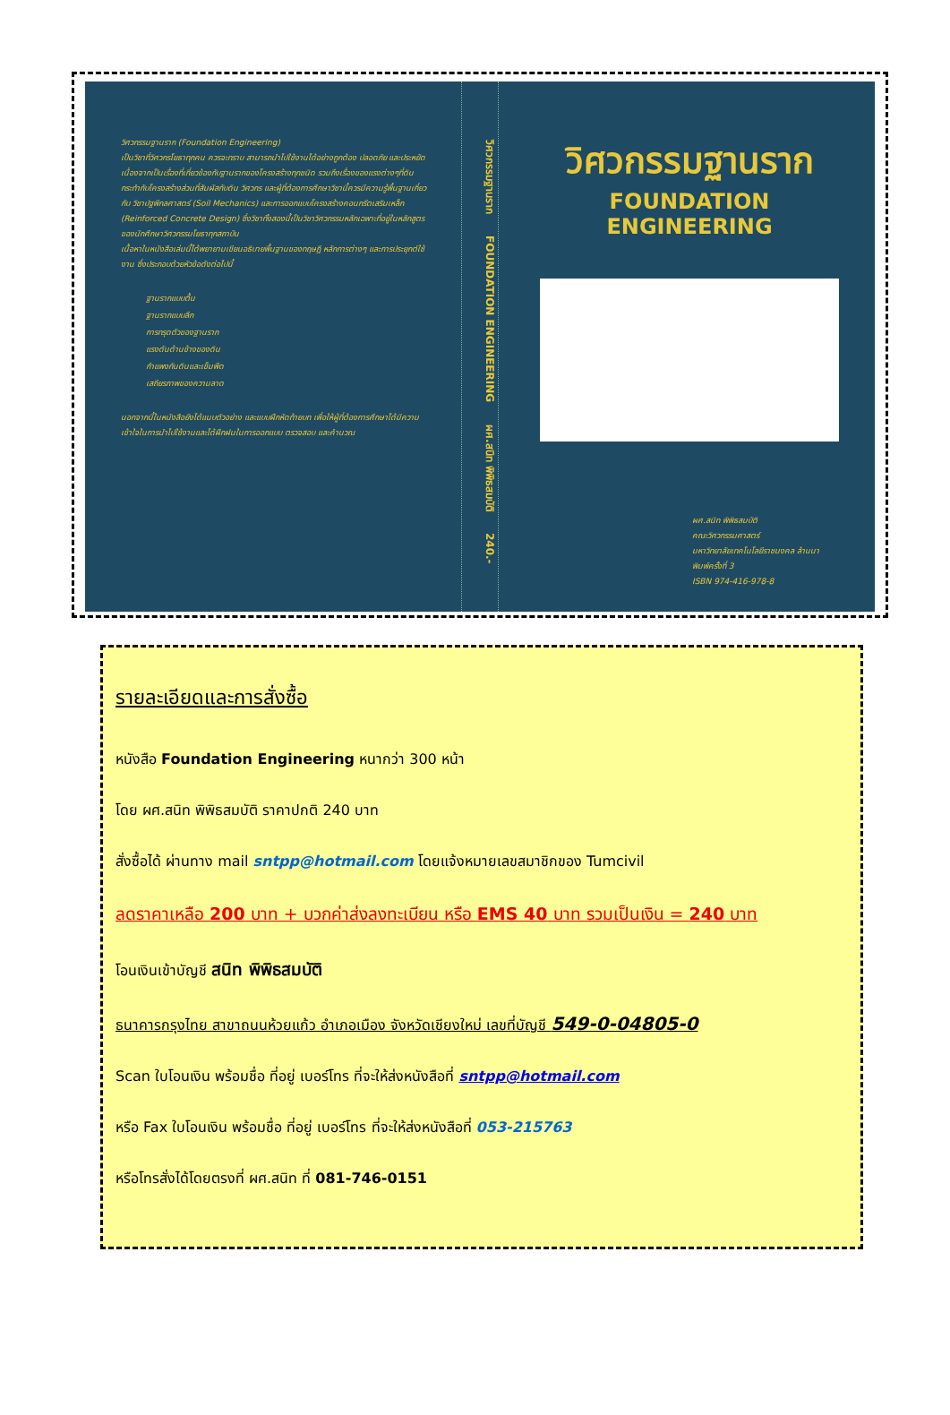วิศวกรรมฐานราก (Foundation Engineering)
เป็นวิชาที่วิศวกรโยธาทุกคน ควรจะทราบ สามารถนำไปใช้งานได้อย่างถูกต้อง ปลอดภัย และประหยัด เนื่องจากเป็นเรื่องที่เกี่ยวข้องกับฐานรากของโครงสร้างทุกชนิด รวมถึงเรื่องของแรงต่างๆที่ดินกระทำกับโครงสร้างส่วนที่สัมผัสกับดิน วิศวกร และผู้ที่ต้องการศึกษาวิชานี้ควรมีความรู้พื้นฐานเกี่ยวกับ วิชาปฐพีกลศาสตร์ (Soil Mechanics) และการออกแบบโครงสร้างคอนกรีตเสริมเหล็ก (Reinforced Concrete Design) ซึ่งวิชาทั้งสองนี้เป็นวิชาวิศวกรรมหลักเฉพาะที่อยู่ในหลักสูตรของนักศึกษาวิศวกรรมโยธาทุกสถาบัน
เนื้อหาในหนังสือเล่มนี้ได้พยายามเขียนอธิบายพื้นฐานของทฤษฎี หลักการต่างๆ และการประยุกต์ใช้งาน ซึ่งประกอบด้วยหัวข้อดังต่อไปนี้
ฐานรากแบบตื้น
ฐานรากแบบลึก
การทรุดตัวของฐานราก
แรงดันด้านข้างของดิน
กำแพงกันดินและเข็มพืด
เสถียรภาพของความลาด
นอกจากนี้ในหนังสือยังได้แนบตัวอย่าง และแบบฝึกหัดท้ายบท เพื่อให้ผู้ที่ต้องการศึกษาได้มีความเข้าใจในการนำไปใช้งานและได้ฝึกฝนในการออกแบบ ตรวจสอบ และคำนวณ
วิศวกรรมฐานราก FOUNDATION ENGINEERING ผศ.สนิท พิพิธสมบัติ 240.-
วิศวกรรมฐานราก
FOUNDATION ENGINEERING
ผศ.สนิท พิพิธสมบัติ
คณะวิศวกรรมศาสตร์
มหาวิทยาลัยเทคโนโลยีราชมงคล ล้านนา
พิมพ์ครั้งที่ 3
ISBN 974-416-978-8
รายละเอียดและการสั่งซื้อ
หนังสือ Foundation Engineering หนากว่า 300 หน้า
โดย ผศ.สนิท พิพิธสมบัติ ราคาปกติ 240 บาท
สั่งซื้อได้ ผ่านทาง mail sntpp@hotmail.com โดยแจ้งหมายเลขสมาชิกของ Tumcivil
ลดราคาเหลือ 200 บาท + บวกค่าส่งลงทะเบียน หรือ EMS 40 บาท รวมเป็นเงิน = 240 บาท
โอนเงินเข้าบัญชี สนิท พิพิธสมบัติ
ธนาคารกรุงไทย สาขาถนนห้วยแก้ว อำเภอเมือง จังหวัดเชียงใหม่ เลขที่บัญชี 549-0-04805-0
Scan ใบโอนเงิน พร้อมชื่อ ที่อยู่ เบอร์โทร ที่จะให้ส่งหนังสือที่ sntpp@hotmail.com
หรือ Fax ใบโอนเงิน พร้อมชื่อ ที่อยู่ เบอร์โทร ที่จะให้ส่งหนังสือที่ 053-215763
หรือโทรสั่งได้โดยตรงที่ ผศ.สนิท ที่ 081-746-0151